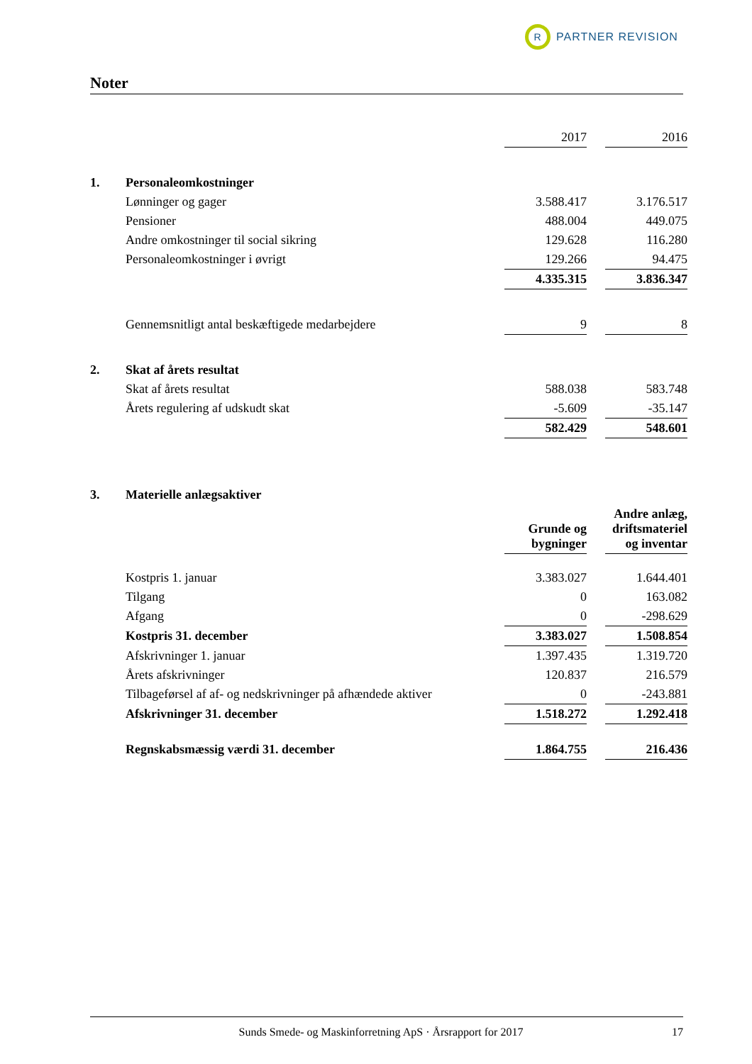R
PARTNER REVISION
Noter
| | | 2017 | | 2016 |
| 1. | Personaleomkostninger | | | |
| | Lønninger og gager | 3.588.417 | | 3.176.517 |
| | Pensioner | 488.004 | | 449.075 |
| | Andre omkostninger til social sikring | 129.628 | | 116.280 |
| | Personaleomkostninger i øvrigt | 129.266 | | 94.475 |
| | | 4.335.315 | | 3.836.347 |
| | Gennemsnitligt antal beskæftigede medarbejdere | 9 | | 8 |
| 2. | Skat af årets resultat | | | |
| | Skat af årets resultat | 588.038 | | 583.748 |
| | Årets regulering af udskudt skat | -5.609 | | -35.147 |
| | | 582.429 | | 548.601 |
| 3. | Materielle anlægsaktiver | | | |
| | | Grunde og bygninger | | Andre anlæg, driftsmateriel og inventar |
| | Kostpris 1. januar | 3.383.027 | | 1.644.401 |
| | Tilgang | 0 | | 163.082 |
| | Afgang | 0 | | -298.629 |
| | Kostpris 31. december | 3.383.027 | | 1.508.854 |
| | Afskrivninger 1. januar | 1.397.435 | | 1.319.720 |
| | Årets afskrivninger | 120.837 | | 216.579 |
| | Tilbageførsel af af- og nedskrivninger på afhændede aktiver | 0 | | -243.881 |
| | Afskrivninger 31. december | 1.518.272 | | 1.292.418 |
| | Regnskabsmæssig værdi 31. december | 1.864.755 | | 216.436 |
Sunds Smede- og Maskinforretning ApS · Årsrapport for 2017 17